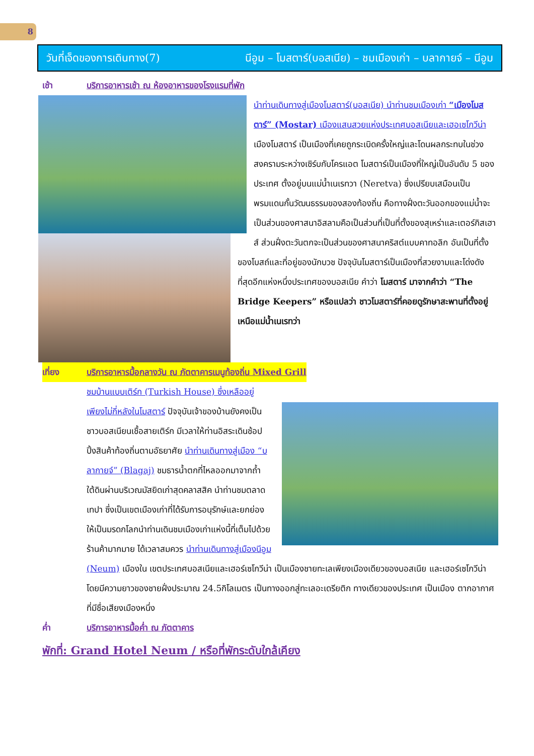8
วันที่เจ็ดของการเดินทาง(7) นีอูม – โมสตาร์(บอสเนีย) – ชมเมืองเก่า – บลากายจ์ – นีอูม
เช้า บริการอาหารเช้า ณ ห้องอาหารของโรงแรมที่พัก
นำท่านเดินทางสู่เมืองโมสตาร์(บอสเนีย) นำท่านชมเมืองเก่า “เมืองโมสตาร์” (Mostar) เมืองแสนสวยแห่งประเทศบอสเนียและเฮอเซโกวีน่า เมืองโมสตาร์ เป็นเมืองที่เคยถูกระเบิดครั้งใหญ่และโดนผลกระทบในช่วงสงครามระหว่างเซิร์บกับโครแอต โมสตาร์เป็นเมืองที่ใหญ่เป็นอันดับ 5 ของประเทศ ตั้งอยู่บนแม่น้ำเนเรทวา (Neretva) ซึ่งเปรียบเสมือนเป็นพรมแดนกั้นวัฒนธรรมของสองท้องถิ่น คือทางฝั่งตะวันออกของแม่น้ำจะเป็นส่วนของศาสนาอิสลามคือเป็นส่วนที่เป็นที่ตั้งของสุเหร่าและเตอร์กิสเฮาส์ ส่วนฝั่งตะวันตกจะเป็นส่วนของศาสนาคริสต์แบบคาทอลิก อันเป็นที่ตั้งของโบสถ์และที่อยู่ของนักบวช ปัจจุบันโมสตาร์เป็นเมืองที่สวยงามและโด่งดังที่สุดอีกแห่งหนึ่งประเทศของบอสเนีย คำว่า โมสตาร์ มาจากคำว่า “The Bridge Keepers” หรือแปลว่า ชาวโมสตาร์ที่คอยดูรักษาสะพานที่ตั้งอยู่เหนือแม่น้ำเนเรทว่า
เที่ยง บริการอาหารมื้อกลางวัน ณ ภัตตาคารเมนูท้องถิ่น Mixed Grill
ชมบ้านแบบเติร์ก (Turkish House) ซึ่งเหลืออยู่เพียงไม่กี่หลังในโมสตาร์ ปัจจุบันเจ้าของบ้านยังคงเป็นชาวบอสเนียนเชื้อสายเติร์ก มีเวลาให้ท่านอิสระเดินช้อปปิ้งสินค้าท้องถิ่นตามอัธยาศัย นำท่านเดินทางสู่เมือง “บลากายจ์” (Blagaj) ชมธารน้ำตกที่ไหลออกมาจากถ้ำใต้ดินผ่านบริเวณมัสยิดเก่าสุดคลาสสิค นำท่านชมตลาดเทปา ซึ่งเป็นเขตเมืองเก่าที่ได้รับการอนุรักษ์และยกย่องให้เป็นมรดกโลกนำท่านเดินชมเมืองเก่าแห่งนี้ที่เต็มไปด้วยร้านค้ามากมาย ได้เวลาสมควร นำท่านเดินทางสู่เมืองนีอูม (Neum) เมืองใน เขตประเทศบอสเนียและเฮอร์เซโกวีน่า เป็นเมืองชายทะเลเพียงเมืองเดียวของบอสเนีย และเฮอร์เซโกวีน่า โดยมีความยาวของชายฝั่งประมาณ 24.5กิโลเมตร เป็นทางออกสู่ทะเลอะเดรียติก ทางเดียวของประเทศ เป็นเมือง ตากอากาศที่มีชื่อเสียงเมืองหนึ่ง
ค่ำ บริการอาหารมื้อค่ำ ณ ภัตตาคาร
พักที่: Grand Hotel Neum / หรือที่พักระดับใกล้เคียง